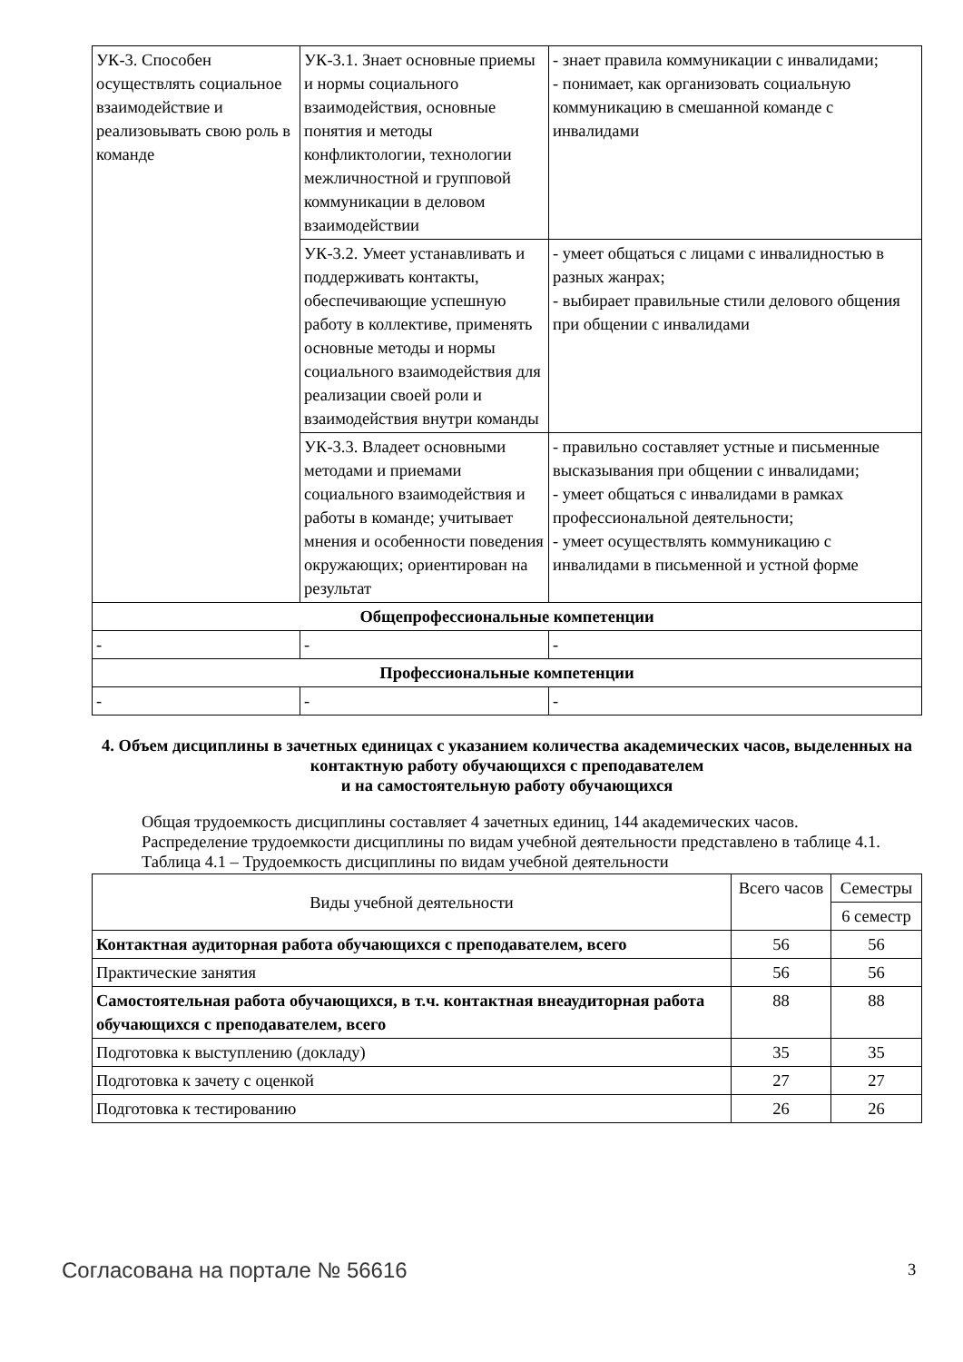| УК-3. Способен осуществлять социальное взаимодействие и реализовывать свою роль в команде | УК-3.1. Знает основные приемы и нормы социального взаимодействия, основные понятия и методы конфликтологии, технологии межличностной и групповой коммуникации в деловом взаимодействии | - знает правила коммуникации с инвалидами; - понимает, как организовать социальную коммуникацию в смешанной команде с инвалидами |
| | УК-3.2. Умеет устанавливать и поддерживать контакты, обеспечивающие успешную работу в коллективе, применять основные методы и нормы социального взаимодействия для реализации своей роли и взаимодействия внутри команды | - умеет общаться с лицами с инвалидностью в разных жанрах; - выбирает правильные стили делового общения при общении с инвалидами |
| | УК-3.3. Владеет основными методами и приемами социального взаимодействия и работы в команде; учитывает мнения и особенности поведения окружающих; ориентирован на результат | - правильно составляет устные и письменные высказывания при общении с инвалидами; - умеет общаться с инвалидами в рамках профессиональной деятельности; - умеет осуществлять коммуникацию с инвалидами в письменной и устной форме |
| Общепрофессиональные компетенции | | |
| - | - | - |
| Профессиональные компетенции | | |
| - | - | - |
4. Объем дисциплины в зачетных единицах с указанием количества академических часов, выделенных на контактную работу обучающихся с преподавателем
и на самостоятельную работу обучающихся
Общая трудоемкость дисциплины составляет 4 зачетных единиц, 144 академических часов.
Распределение трудоемкости дисциплины по видам учебной деятельности представлено в таблице 4.1.
Таблица 4.1 – Трудоемкость дисциплины по видам учебной деятельности
| Виды учебной деятельности | Всего часов | Семестры |
| --- | --- | --- |
| | | 6 семестр |
| Контактная аудиторная работа обучающихся с преподавателем, всего | 56 | 56 |
| Практические занятия | 56 | 56 |
| Самостоятельная работа обучающихся, в т.ч. контактная внеаудиторная работа обучающихся с преподавателем, всего | 88 | 88 |
| Подготовка к выступлению (докладу) | 35 | 35 |
| Подготовка к зачету с оценкой | 27 | 27 |
| Подготовка к тестированию | 26 | 26 |
Согласована на портале № 56616 3